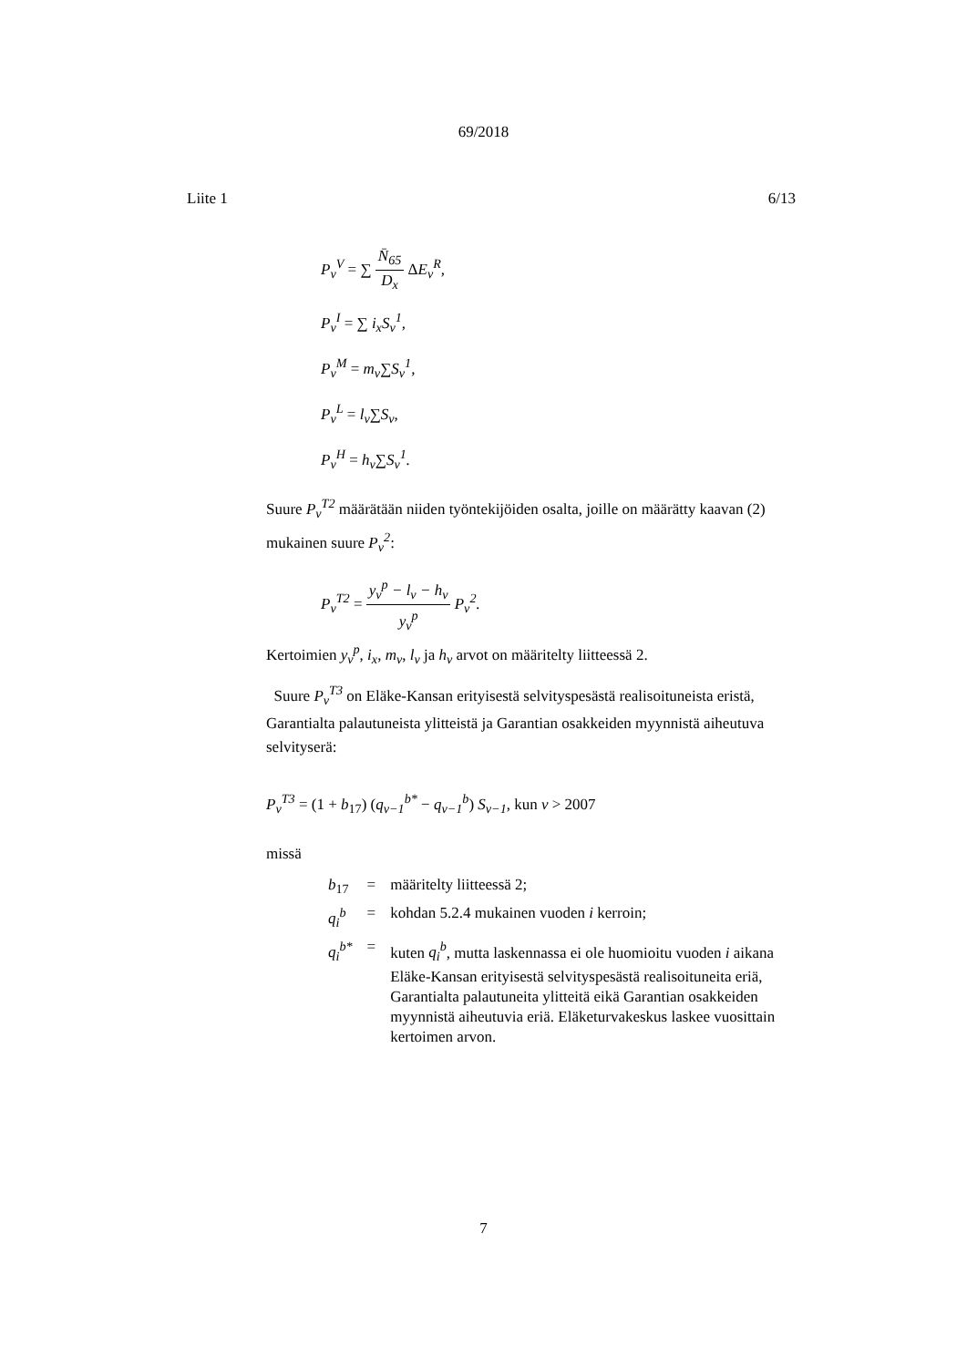69/2018
Liite 1 6/13
P<sub>v</sub><sup>V</sup> = ∑ N̄<sub>65</sub> D<sub>x</sub> ΔE<sub>v</sub><sup>R</sup>,
P<sub>v</sub><sup>I</sup> = ∑ i<sub>x</sub>S<sub>v</sub><sup>1</sup>,
P<sub>v</sub><sup>M</sup> = m<sub>v</sub>∑S<sub>v</sub><sup>1</sup>,
P<sub>v</sub><sup>L</sup> = l<sub>v</sub>∑S<sub>v</sub>,
P<sub>v</sub><sup>H</sup> = h<sub>v</sub>∑S<sub>v</sub><sup>1</sup>.
Suure P<sub>v</sub><sup>T2</sup> määrätään niiden työntekijöiden osalta, joille on määrätty kaavan (2) mukainen suure P<sub>v</sub><sup>2</sup>:
P<sub>v</sub><sup>T2</sup> = y<sub>v</sub><sup>p</sup> − l<sub>v</sub> − h<sub>v</sub> y<sub>v</sub><sup>p</sup> P<sub>v</sub><sup>2</sup>.
Kertoimien y<sub>v</sub><sup>p</sup>, i<sub>x</sub>, m<sub>v</sub>, l<sub>v</sub> ja h<sub>v</sub> arvot on määritelty liitteessä 2.
Suure P<sub>v</sub><sup>T3</sup> on Eläke-Kansan erityisestä selvityspesästä realisoituneista eristä, Garantialta palautuneista ylitteistä ja Garantian osakkeiden myynnistä aiheutuva selvityserä:
P<sub>v</sub><sup>T3</sup> = (1 + b<sub>17</sub>) (q<sub>v−1</sub><sup>b*</sup> − q<sub>v−1</sub><sup>b</sup>) S<sub>v−1</sub>, kun v > 2007
missä
| b<sub>17</sub> | = | määritelty liitteessä 2; |
| q<sub>i</sub><sup>b</sup> | = | kohdan 5.2.4 mukainen vuoden i kerroin; |
| q<sub>i</sub><sup>b*</sup> | = | kuten q<sub>i</sub><sup>b</sup> , mutta laskennassa ei ole huomioitu vuoden i aikana Eläke-Kansan erityisestä selvityspesästä realisoituneita eriä, Garantialta palautuneita ylitteitä eikä Garantian osakkeiden myynnistä aiheutuvia eriä. Eläketurvakeskus laskee vuosittain kertoimen arvon. |
7